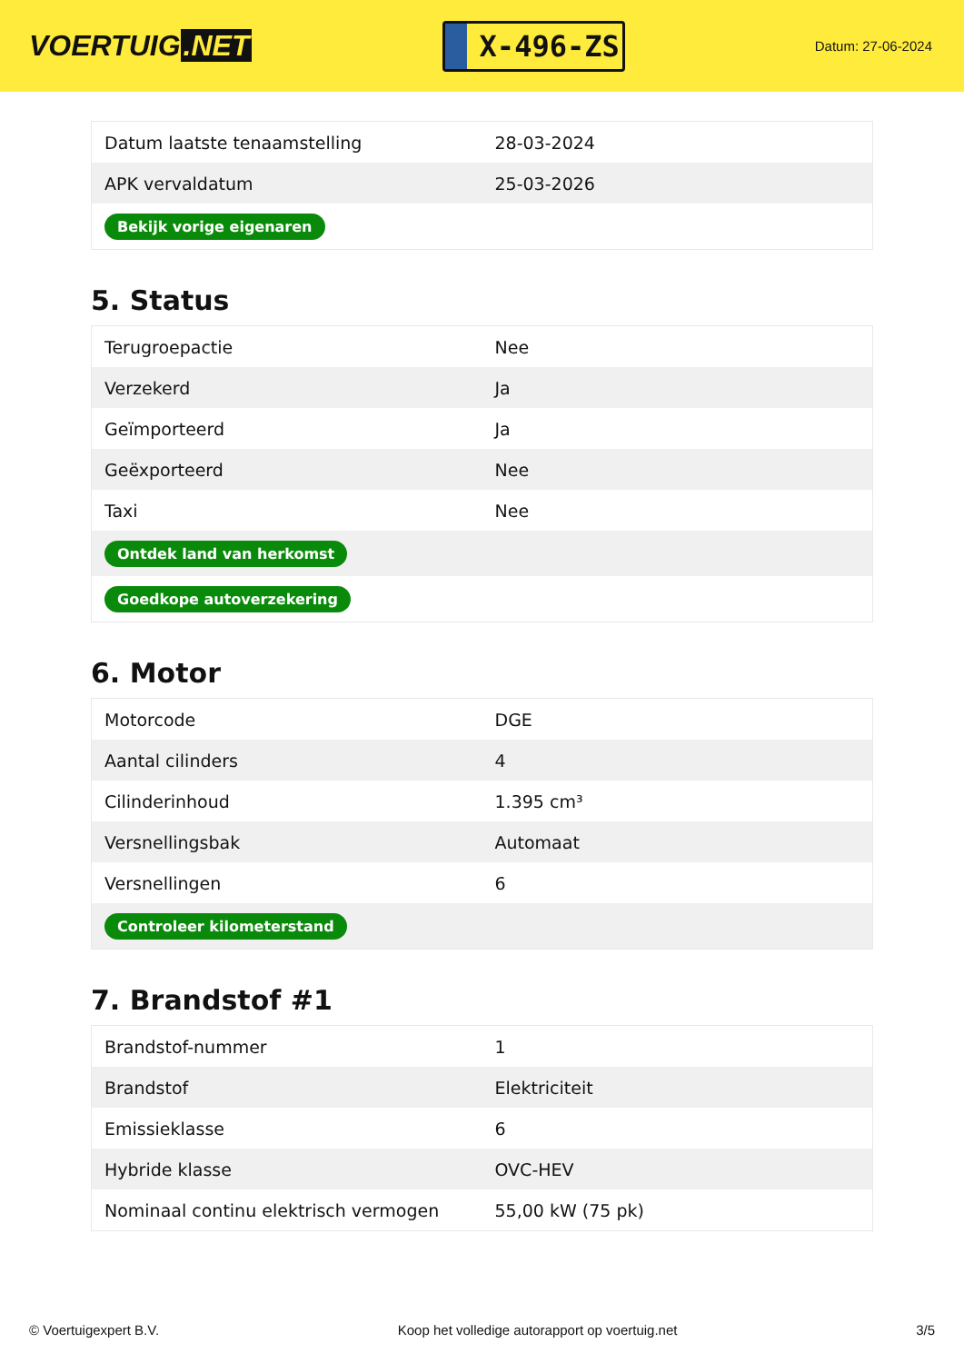VOERTUIG.NET
X-496-ZS
Datum: 27-06-2024
| Datum laatste tenaamstelling | 28-03-2024 |
| APK vervaldatum | 25-03-2026 |
| Bekijk vorige eigenaren | |
5. Status
| Terugroepactie | Nee |
| Verzekerd | Ja |
| Geïmporteerd | Ja |
| Geëxporteerd | Nee |
| Taxi | Nee |
| Ontdek land van herkomst | |
| Goedkope autoverzekering | |
6. Motor
| Motorcode | DGE |
| Aantal cilinders | 4 |
| Cilinderinhoud | 1.395 cm³ |
| Versnellingsbak | Automaat |
| Versnellingen | 6 |
| Controleer kilometerstand | |
7. Brandstof #1
| Brandstof-nummer | 1 |
| Brandstof | Elektriciteit |
| Emissieklasse | 6 |
| Hybride klasse | OVC-HEV |
| Nominaal continu elektrisch vermogen | 55,00 kW (75 pk) |
© Voertuigexpert B.V. Koop het volledige autorapport op voertuig.net 3/5